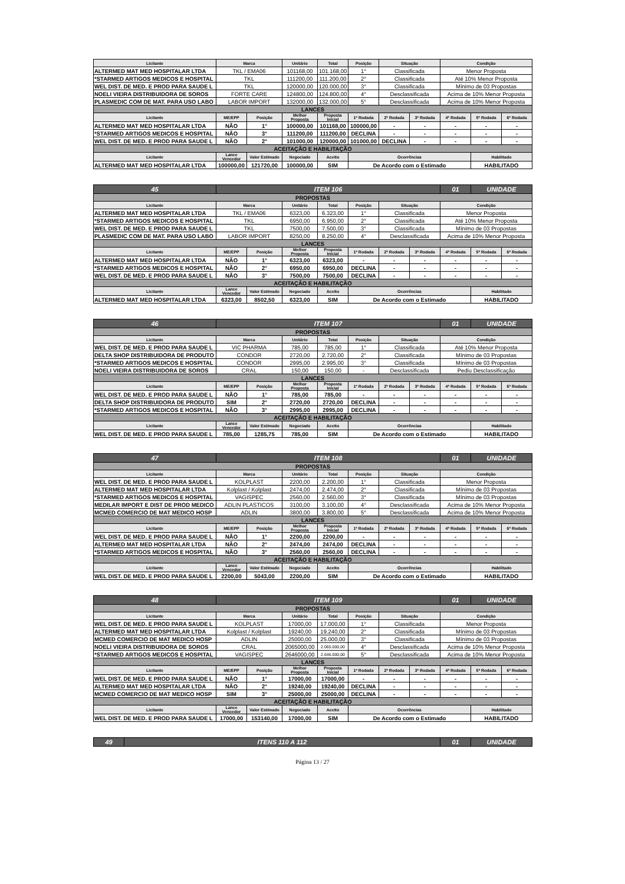| Licitante | Marca | | Unitário | Total | Posição | Situação | | Condição | | |
| --- | --- | --- | --- | --- | --- | --- | --- | --- | --- | --- |
| ALTERMED MAT MED HOSPITALAR LTDA | TKL / EMA06 | | 101168,00 | 101.168,00 | 1° | Classificada | | Menor Proposta | | |
| *STARMED ARTIGOS MEDICOS E HOSPITAL | TKL | | 111200,00 | 111.200,00 | 2° | Classificada | | Até 10% Menor Proposta | | |
| WEL DIST. DE MED. E PROD PARA SAUDE L | TKL | | 120000,00 | 120.000,00 | 3° | Classificada | | Mínimo de 03 Propostas | | |
| NOELI VIEIRA DISTRIBUIDORA DE SOROS | FORTE CARE | | 124800,00 | 124.800,00 | 4° | Desclassificada | | Acima de 10% Menor Proposta | | |
| PLASMEDIC COM DE MAT. PARA USO LABO | LABOR IMPORT | | 132000,00 | 132.000,00 | 5° | Desclassificada | | Acima de 10% Menor Proposta | | |
| LANCES | | | | | | | | | | |
| Licitante | ME/EPP | Posição | Melhor Proposta | Proposta Inicial | 1ª Rodada | 2ª Rodada | 3ª Rodada | 4ª Rodada | 5ª Rodada | 6ª Rodada |
| ALTERMED MAT MED HOSPITALAR LTDA | NÃO | 1° | 100000,00 | 101168,00 | 100000,00 | - | - | - | - | - |
| *STARMED ARTIGOS MEDICOS E HOSPITAL | NÃO | 3° | 111200,00 | 111200,00 | DECLINA | - | - | - | - | - |
| WEL DIST. DE MED. E PROD PARA SAUDE L | NÃO | 2° | 101000,00 | 120000,00 | 101000,00 | DECLINA | - | - | - | - |
| ACEITAÇÃO E HABILITAÇÃO | | | | | | | | | | |
| Licitante | Lance Vencedor | Valor Estimado | Negociado | Aceito | Ocorrências | | | | Habilitado | |
| ALTERMED MAT MED HOSPITALAR LTDA | 100000,00 | 121720,00 | 100000,00 | SIM | De Acordo com o Estimado | | | | HABILITADO | |
| 45 | ITEM 106 | | | | | | | 01 | UNIDADE | |
| PROPOSTAS | | | | | | | | | | |
| Licitante | Marca | | Unitário | Total | Posição | Situação | | Condição | | |
| ALTERMED MAT MED HOSPITALAR LTDA | TKL / EMA06 | | 6323,00 | 6.323,00 | 1° | Classificada | | Menor Proposta | | |
| *STARMED ARTIGOS MEDICOS E HOSPITAL | TKL | | 6950,00 | 6.950,00 | 2° | Classificada | | Até 10% Menor Proposta | | |
| WEL DIST. DE MED. E PROD PARA SAUDE L | TKL | | 7500,00 | 7.500,00 | 3° | Classificada | | Mínimo de 03 Propostas | | |
| PLASMEDIC COM DE MAT. PARA USO LABO | LABOR IMPORT | | 8250,00 | 8.250,00 | 4° | Desclassificada | | Acima de 10% Menor Proposta | | |
| LANCES | | | | | | | | | | |
| Licitante | ME/EPP | Posição | Melhor Proposta | Proposta Inicial | 1ª Rodada | 2ª Rodada | 3ª Rodada | 4ª Rodada | 5ª Rodada | 6ª Rodada |
| ALTERMED MAT MED HOSPITALAR LTDA | NÃO | 1° | 6323,00 | 6323,00 | - | - | - | - | - | - |
| *STARMED ARTIGOS MEDICOS E HOSPITAL | NÃO | 2° | 6950,00 | 6950,00 | DECLINA | - | - | - | - | - |
| WEL DIST. DE MED. E PROD PARA SAUDE L | NÃO | 3° | 7500,00 | 7500,00 | DECLINA | - | - | - | - | - |
| ACEITAÇÃO E HABILITAÇÃO | | | | | | | | | | |
| Licitante | Lance Vencedor | Valor Estimado | Negociado | Aceito | Ocorrências | | | | Habilitado | |
| ALTERMED MAT MED HOSPITALAR LTDA | 6323,00 | 8502,50 | 6323,00 | SIM | De Acordo com o Estimado | | | | HABILITADO | |
| 46 | ITEM 107 | | | | | | | 01 | UNIDADE | |
| PROPOSTAS | | | | | | | | | | |
| Licitante | Marca | | Unitário | Total | Posição | Situação | | Condição | | |
| WEL DIST. DE MED. E PROD PARA SAUDE L | VIC PHARMA | | 785,00 | 785,00 | 1° | Classificada | | Até 10% Menor Proposta | | |
| DELTA SHOP DISTRIBUIDORA DE PRODUTO | CONDOR | | 2720,00 | 2.720,00 | 2° | Classificada | | Mínimo de 03 Propostas | | |
| *STARMED ARTIGOS MEDICOS E HOSPITAL | CONDOR | | 2995,00 | 2.995,00 | 3° | Classificada | | Mínimo de 03 Propostas | | |
| NOELI VIEIRA DISTRIBUIDORA DE SOROS | CRAL | | 150,00 | 150,00 | - | Desclassificada | | Pediu Desclassificação | | |
| LANCES | | | | | | | | | | |
| Licitante | ME/EPP | Posição | Melhor Proposta | Proposta Inicial | 1ª Rodada | 2ª Rodada | 3ª Rodada | 4ª Rodada | 5ª Rodada | 6ª Rodada |
| WEL DIST. DE MED. E PROD PARA SAUDE L | NÃO | 1° | 785,00 | 785,00 | - | - | - | - | - | - |
| DELTA SHOP DISTRIBUIDORA DE PRODUTO | SIM | 2° | 2720,00 | 2720,00 | DECLINA | - | - | - | - | - |
| *STARMED ARTIGOS MEDICOS E HOSPITAL | NÃO | 3° | 2995,00 | 2995,00 | DECLINA | - | - | - | - | - |
| ACEITAÇÃO E HABILITAÇÃO | | | | | | | | | | |
| Licitante | Lance Vencedor | Valor Estimado | Negociado | Aceito | Ocorrências | | | | Habilitado | |
| WEL DIST. DE MED. E PROD PARA SAUDE L | 785,00 | 1285,75 | 785,00 | SIM | De Acordo com o Estimado | | | | HABILITADO | |
| 47 | ITEM 108 | | | | | | | 01 | UNIDADE | |
| PROPOSTAS | | | | | | | | | | |
| Licitante | Marca | | Unitário | Total | Posição | Situação | | Condição | | |
| WEL DIST. DE MED. E PROD PARA SAUDE L | KOLPLAST | | 2200,00 | 2.200,00 | 1° | Classificada | | Menor Proposta | | |
| ALTERMED MAT MED HOSPITALAR LTDA | Kolplast / Kolplast | | 2474,00 | 2.474,00 | 2° | Classificada | | Mínimo de 03 Propostas | | |
| *STARMED ARTIGOS MEDICOS E HOSPITAL | VAGISPEC | | 2560,00 | 2.560,00 | 3° | Classificada | | Mínimo de 03 Propostas | | |
| MEDILAR IMPORT E DIST DE PROD MEDICO | ADLIN PLASTICOS | | 3100,00 | 3.100,00 | 4° | Desclassificada | | Acima de 10% Menor Proposta | | |
| MCMED COMERCIO DE MAT MEDICO HOSP | ADLIN | | 3800,00 | 3.800,00 | 5° | Desclassificada | | Acima de 10% Menor Proposta | | |
| LANCES | | | | | | | | | | |
| Licitante | ME/EPP | Posição | Melhor Proposta | Proposta Inicial | 1ª Rodada | 2ª Rodada | 3ª Rodada | 4ª Rodada | 5ª Rodada | 6ª Rodada |
| WEL DIST. DE MED. E PROD PARA SAUDE L | NÃO | 1° | 2200,00 | 2200,00 | - | - | - | - | - | - |
| ALTERMED MAT MED HOSPITALAR LTDA | NÃO | 2° | 2474,00 | 2474,00 | DECLINA | - | - | - | - | - |
| *STARMED ARTIGOS MEDICOS E HOSPITAL | NÃO | 3° | 2560,00 | 2560,00 | DECLINA | - | - | - | - | - |
| ACEITAÇÃO E HABILITAÇÃO | | | | | | | | | | |
| Licitante | Lance Vencedor | Valor Estimado | Negociado | Aceito | Ocorrências | | | | Habilitado | |
| WEL DIST. DE MED. E PROD PARA SAUDE L | 2200,00 | 5043,00 | 2200,00 | SIM | De Acordo com o Estimado | | | | HABILITADO | |
| 48 | ITEM 109 | | | | | | | 01 | UNIDADE | |
| PROPOSTAS | | | | | | | | | | |
| Licitante | Marca | | Unitário | Total | Posição | Situação | | Condição | | |
| WEL DIST. DE MED. E PROD PARA SAUDE L | KOLPLAST | | 17000,00 | 17.000,00 | 1° | Classificada | | Menor Proposta | | |
| ALTERMED MAT MED HOSPITALAR LTDA | Kolplast / Kolplast | | 19240,00 | 19.240,00 | 2° | Classificada | | Mínimo de 03 Propostas | | |
| MCMED COMERCIO DE MAT MEDICO HOSP | ADLIN | | 25000,00 | 25.000,00 | 3° | Classificada | | Mínimo de 03 Propostas | | |
| NOELI VIEIRA DISTRIBUIDORA DE SOROS | CRAL | | 2065000,00 | 2.065.000,00 | 4° | Desclassificada | | Acima de 10% Menor Proposta | | |
| *STARMED ARTIGOS MEDICOS E HOSPITAL | VAGISPEC | | 2646000,00 | 2.646.000,00 | 5° | Desclassificada | | Acima de 10% Menor Proposta | | |
| LANCES | | | | | | | | | | |
| Licitante | ME/EPP | Posição | Melhor Proposta | Proposta Inicial | 1ª Rodada | 2ª Rodada | 3ª Rodada | 4ª Rodada | 5ª Rodada | 6ª Rodada |
| WEL DIST. DE MED. E PROD PARA SAUDE L | NÃO | 1° | 17000,00 | 17000,00 | - | - | - | - | - | - |
| ALTERMED MAT MED HOSPITALAR LTDA | NÃO | 2° | 19240,00 | 19240,00 | DECLINA | - | - | - | - | - |
| MCMED COMERCIO DE MAT MEDICO HOSP | SIM | 3° | 25000,00 | 25000,00 | DECLINA | - | - | - | - | - |
| ACEITAÇÃO E HABILITAÇÃO | | | | | | | | | | |
| Licitante | Lance Vencedor | Valor Estimado | Negociado | Aceito | Ocorrências | | | | Habilitado | |
| WEL DIST. DE MED. E PROD PARA SAUDE L | 17000,00 | 153140,00 | 17000,00 | SIM | De Acordo com o Estimado | | | | HABILITADO | |
| 49 | ITENS 110 A 112 | 01 | UNIDADE |
Página 13 / 27